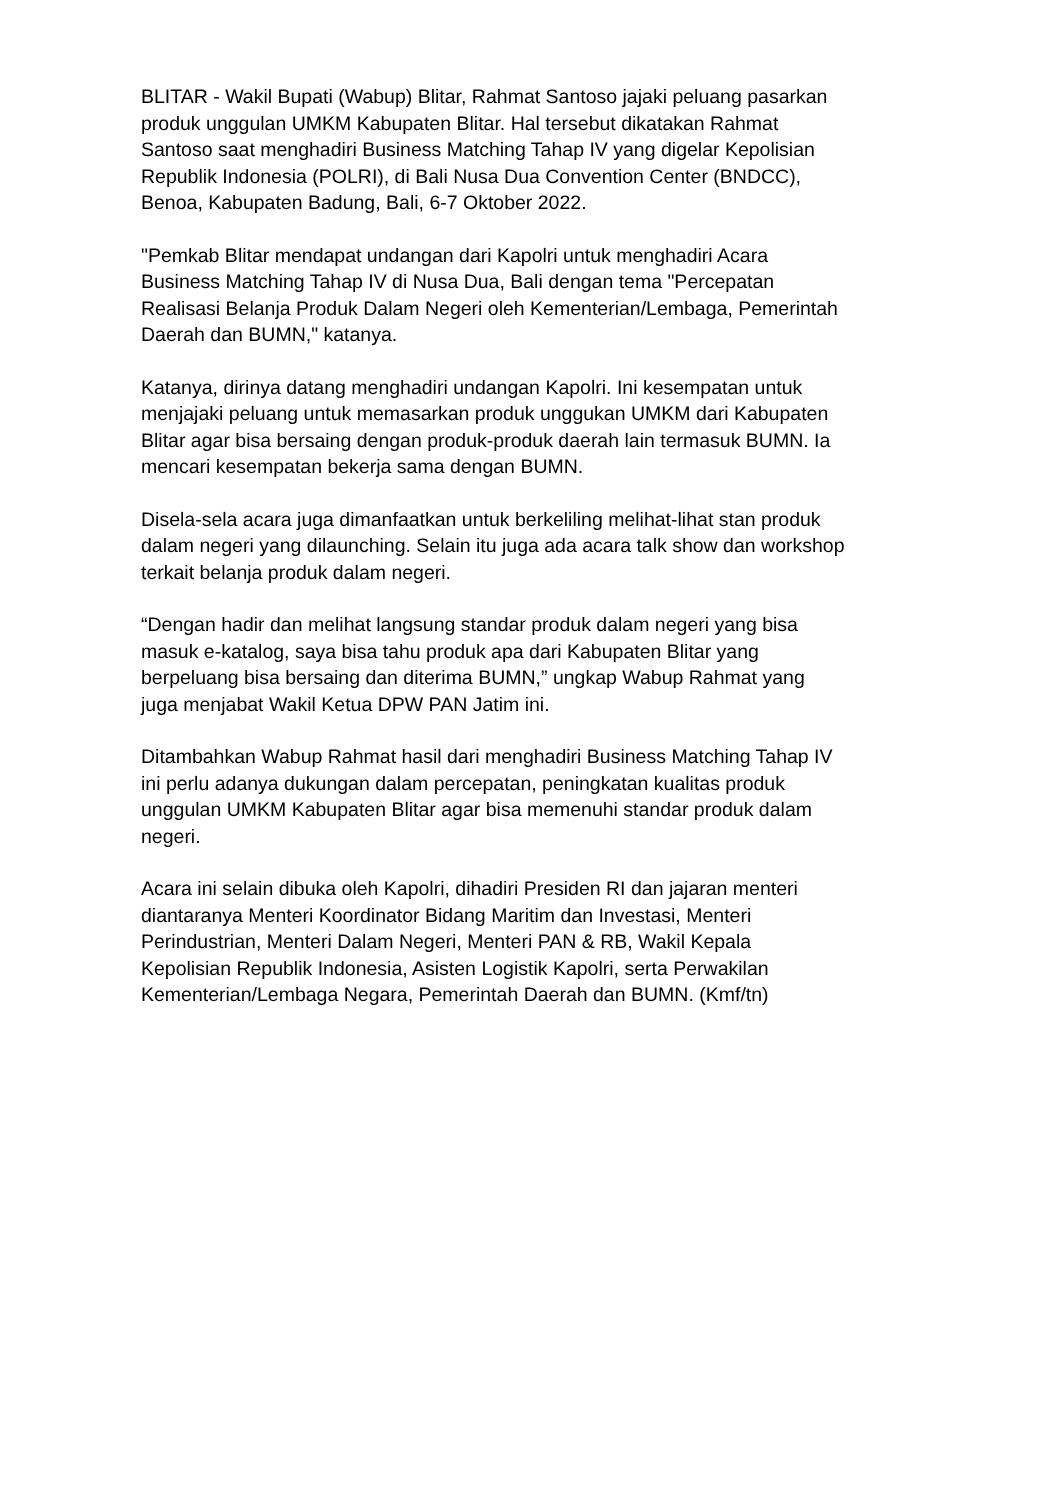BLITAR - Wakil Bupati (Wabup) Blitar, Rahmat Santoso jajaki peluang pasarkan
produk unggulan UMKM Kabupaten Blitar. Hal tersebut dikatakan Rahmat
Santoso saat menghadiri Business Matching Tahap IV yang digelar Kepolisian
Republik Indonesia (POLRI), di Bali Nusa Dua Convention Center (BNDCC),
Benoa, Kabupaten Badung, Bali, 6-7 Oktober 2022.
"Pemkab Blitar mendapat undangan dari Kapolri untuk menghadiri Acara
Business Matching Tahap IV di Nusa Dua, Bali dengan tema "Percepatan
Realisasi Belanja Produk Dalam Negeri oleh Kementerian/Lembaga, Pemerintah
Daerah dan BUMN," katanya.
Katanya, dirinya datang menghadiri undangan Kapolri. Ini kesempatan untuk
menjajaki peluang untuk memasarkan produk unggukan UMKM dari Kabupaten
Blitar agar bisa bersaing dengan produk-produk daerah lain termasuk BUMN. Ia
mencari kesempatan bekerja sama dengan BUMN.
Disela-sela acara juga dimanfaatkan untuk berkeliling melihat-lihat stan produk
dalam negeri yang dilaunching. Selain itu juga ada acara talk show dan workshop
terkait belanja produk dalam negeri.
“Dengan hadir dan melihat langsung standar produk dalam negeri yang bisa
masuk e-katalog, saya bisa tahu produk apa dari Kabupaten Blitar yang
berpeluang bisa bersaing dan diterima BUMN,” ungkap Wabup Rahmat yang
juga menjabat Wakil Ketua DPW PAN Jatim ini.
Ditambahkan Wabup Rahmat hasil dari menghadiri Business Matching Tahap IV
ini perlu adanya dukungan dalam percepatan, peningkatan kualitas produk
unggulan UMKM Kabupaten Blitar agar bisa memenuhi standar produk dalam
negeri.
Acara ini selain dibuka oleh Kapolri, dihadiri Presiden RI dan jajaran menteri
diantaranya Menteri Koordinator Bidang Maritim dan Investasi, Menteri
Perindustrian, Menteri Dalam Negeri, Menteri PAN & RB, Wakil Kepala
Kepolisian Republik Indonesia, Asisten Logistik Kapolri, serta Perwakilan
Kementerian/Lembaga Negara, Pemerintah Daerah dan BUMN. (Kmf/tn)